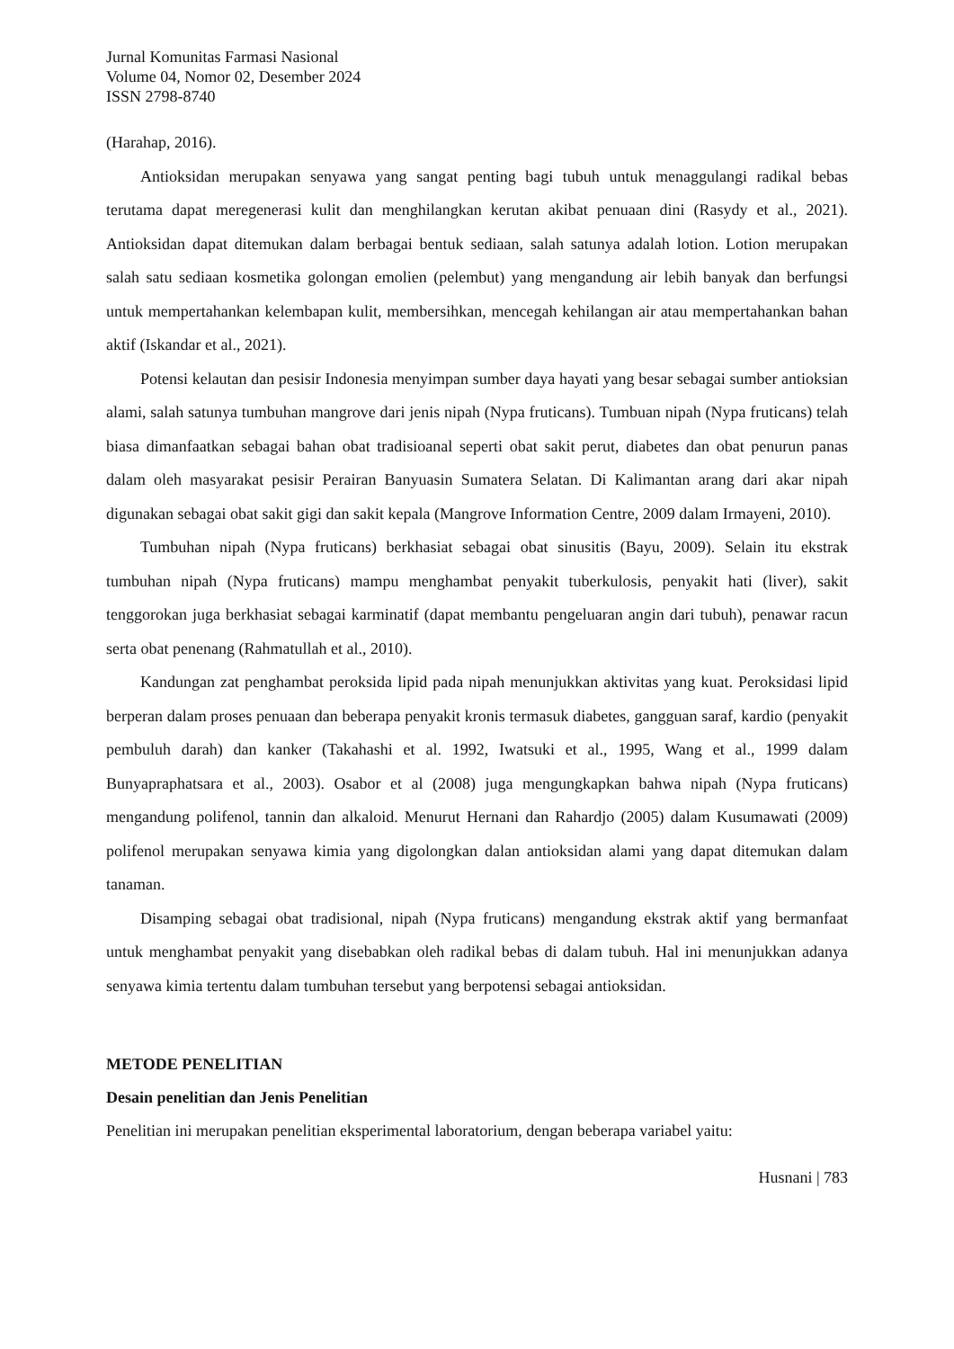Jurnal Komunitas Farmasi Nasional
Volume 04, Nomor 02, Desember 2024
ISSN 2798-8740
(Harahap, 2016).
Antioksidan merupakan senyawa yang sangat penting bagi tubuh untuk menaggulangi radikal bebas terutama dapat meregenerasi kulit dan menghilangkan kerutan akibat penuaan dini (Rasydy et al., 2021). Antioksidan dapat ditemukan dalam berbagai bentuk sediaan, salah satunya adalah lotion. Lotion merupakan salah satu sediaan kosmetika golongan emolien (pelembut) yang mengandung air lebih banyak dan berfungsi untuk mempertahankan kelembapan kulit, membersihkan, mencegah kehilangan air atau mempertahankan bahan aktif (Iskandar et al., 2021).
Potensi kelautan dan pesisir Indonesia menyimpan sumber daya hayati yang besar sebagai sumber antioksian alami, salah satunya tumbuhan mangrove dari jenis nipah (Nypa fruticans). Tumbuan nipah (Nypa fruticans) telah biasa dimanfaatkan sebagai bahan obat tradisioanal seperti obat sakit perut, diabetes dan obat penurun panas dalam oleh masyarakat pesisir Perairan Banyuasin Sumatera Selatan. Di Kalimantan arang dari akar nipah digunakan sebagai obat sakit gigi dan sakit kepala (Mangrove Information Centre, 2009 dalam Irmayeni, 2010).
Tumbuhan nipah (Nypa fruticans) berkhasiat sebagai obat sinusitis (Bayu, 2009). Selain itu ekstrak tumbuhan nipah (Nypa fruticans) mampu menghambat penyakit tuberkulosis, penyakit hati (liver), sakit tenggorokan juga berkhasiat sebagai karminatif (dapat membantu pengeluaran angin dari tubuh), penawar racun serta obat penenang (Rahmatullah et al., 2010).
Kandungan zat penghambat peroksida lipid pada nipah menunjukkan aktivitas yang kuat. Peroksidasi lipid berperan dalam proses penuaan dan beberapa penyakit kronis termasuk diabetes, gangguan saraf, kardio (penyakit pembuluh darah) dan kanker (Takahashi et al. 1992, Iwatsuki et al., 1995, Wang et al., 1999 dalam Bunyapraphatsara et al., 2003). Osabor et al (2008) juga mengungkapkan bahwa nipah (Nypa fruticans) mengandung polifenol, tannin dan alkaloid. Menurut Hernani dan Rahardjo (2005) dalam Kusumawati (2009) polifenol merupakan senyawa kimia yang digolongkan dalan antioksidan alami yang dapat ditemukan dalam tanaman.
Disamping sebagai obat tradisional, nipah (Nypa fruticans) mengandung ekstrak aktif yang bermanfaat untuk menghambat penyakit yang disebabkan oleh radikal bebas di dalam tubuh. Hal ini menunjukkan adanya senyawa kimia tertentu dalam tumbuhan tersebut yang berpotensi sebagai antioksidan.
METODE PENELITIAN
Desain penelitian dan Jenis Penelitian
Penelitian ini merupakan penelitian eksperimental laboratorium, dengan beberapa variabel yaitu:
Husnani | 783